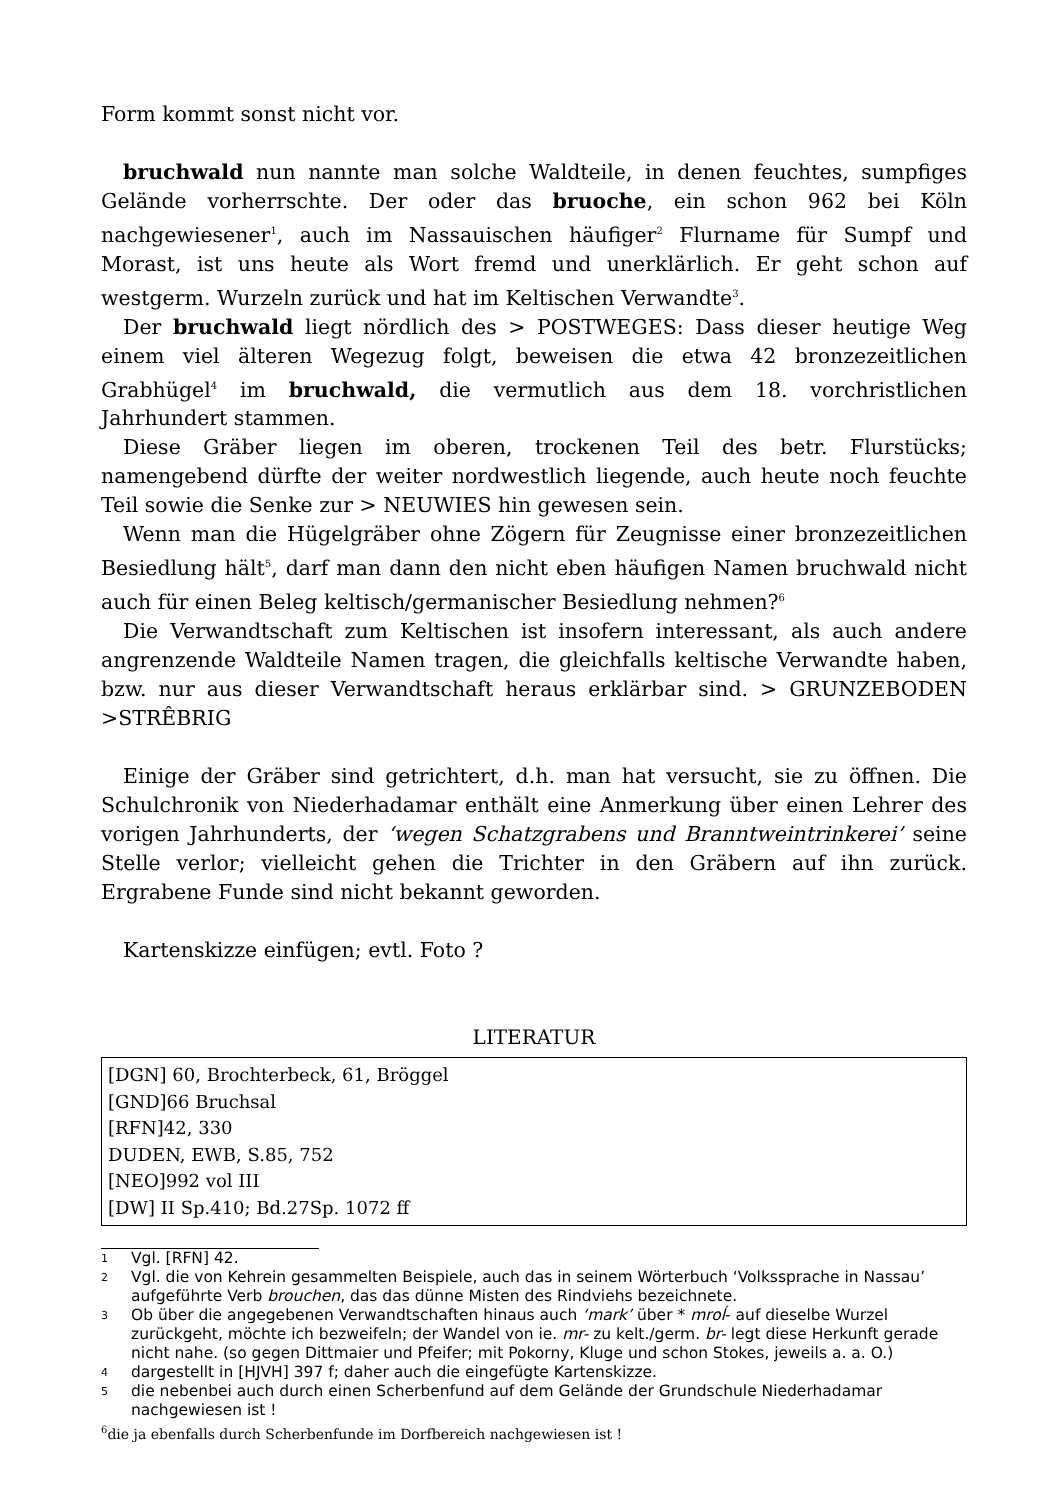Form kommt sonst nicht vor.
bruchwald nun nannte man solche Waldteile, in denen feuchtes, sumpfiges Gelände vorherrschte. Der oder das bruoche, ein schon 962 bei Köln nachgewiesener<sup>1</sup>, auch im Nassauischen häufiger<sup>2</sup> Flurname für Sumpf und Morast, ist uns heute als Wort fremd und unerklärlich. Er geht schon auf westgerm. Wurzeln zurück und hat im Keltischen Verwandte<sup>3</sup>.
Der bruchwald liegt nördlich des > POSTWEGES: Dass dieser heutige Weg einem viel älteren Wegezug folgt, beweisen die etwa 42 bronzezeitlichen Grabhügel<sup>4</sup> im bruchwald, die vermutlich aus dem 18. vorchristlichen Jahrhundert stammen.
Diese Gräber liegen im oberen, trockenen Teil des betr. Flurstücks; namengebend dürfte der weiter nordwestlich liegende, auch heute noch feuchte Teil sowie die Senke zur > NEUWIES hin gewesen sein.
Wenn man die Hügelgräber ohne Zögern für Zeugnisse einer bronzezeitlichen Besiedlung hält<sup>5</sup>, darf man dann den nicht eben häufigen Namen bruchwald nicht auch für einen Beleg keltisch/germanischer Besiedlung nehmen?<sup>6</sup>
Die Verwandtschaft zum Keltischen ist insofern interessant, als auch andere angrenzende Waldteile Namen tragen, die gleichfalls keltische Verwandte haben, bzw. nur aus dieser Verwandtschaft heraus erklärbar sind. > GRUNZEBODEN >STRÊBRIG
Einige der Gräber sind getrichtert, d.h. man hat versucht, sie zu öffnen. Die Schulchronik von Niederhadamar enthält eine Anmerkung über einen Lehrer des vorigen Jahrhunderts, der ‘wegen Schatzgrabens und Branntweintrinkerei’ seine Stelle verlor; vielleicht gehen die Trichter in den Gräbern auf ihn zurück. Ergrabene Funde sind nicht bekannt geworden.
Kartenskizze einfügen; evtl. Foto ?
LITERATUR
[DGN] 60, Brochterbeck, 61, Bröggel
[GND]66 Bruchsal
[RFN]42, 330
DUDEN, EWB, S.85, 752
[NEO]992 vol III
[DW] II Sp.410; Bd.27Sp. 1072 ff
1 Vgl. [RFN] 42.
2 Vgl. die von Kehrein gesammelten Beispiele, auch das in seinem Wörterbuch ‘Volkssprache in Nassau’ aufgeführte Verb brouchen, das das dünne Misten des Rindviehs bezeichnete.
3 Ob über die angegebenen Verwandtschaften hinaus auch ‘mark’ über * mroĺ- auf dieselbe Wurzel zurückgeht, möchte ich bezweifeln; der Wandel von ie. mr- zu kelt./germ. br- legt diese Herkunft gerade nicht nahe. (so gegen Dittmaier und Pfeifer; mit Pokorny, Kluge und schon Stokes, jeweils a. a. O.)
4 dargestellt in [HJVH] 397 f; daher auch die eingefügte Kartenskizze.
5 die nebenbei auch durch einen Scherbenfund auf dem Gelände der Grundschule Niederhadamar nachgewiesen ist !
<sup>6</sup> die ja ebenfalls durch Scherbenfunde im Dorfbereich nachgewiesen ist !